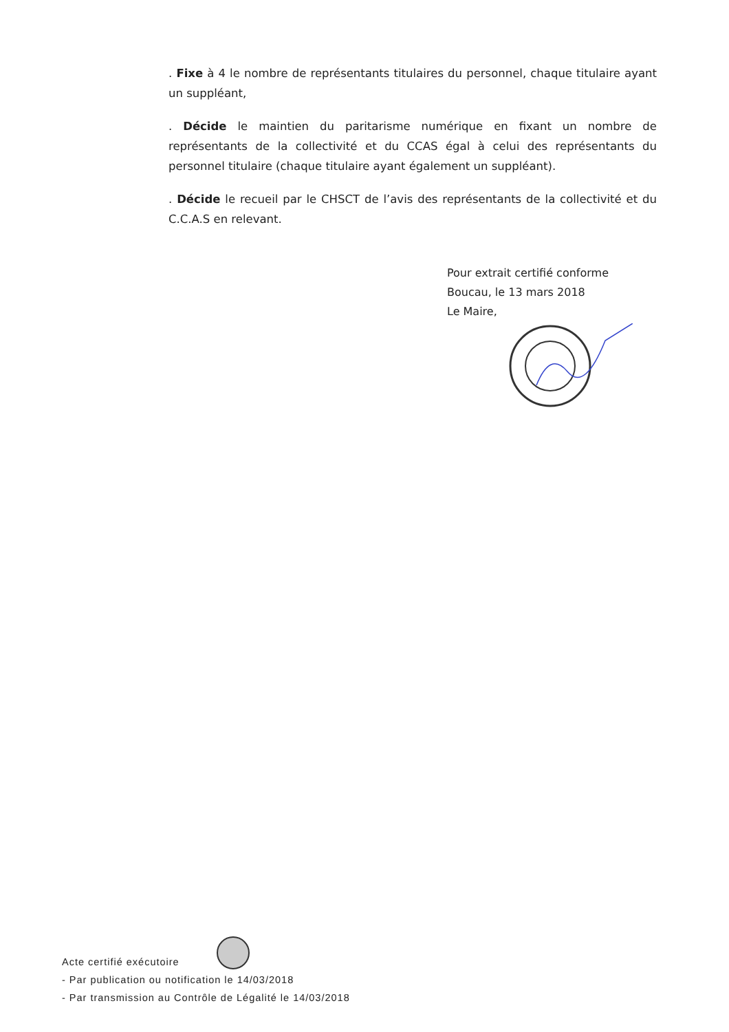. Fixe à 4 le nombre de représentants titulaires du personnel, chaque titulaire ayant un suppléant,
. Décide le maintien du paritarisme numérique en fixant un nombre de représentants de la collectivité et du CCAS égal à celui des représentants du personnel titulaire (chaque titulaire ayant également un suppléant).
. Décide le recueil par le CHSCT de l’avis des représentants de la collectivité et du C.C.A.S en relevant.
Pour extrait certifié conforme
Boucau, le 13 mars 2018
Le Maire,
Acte certifié exécutoire
- Par publication ou notification le 14/03/2018
- Par transmission au Contrôle de Légalité le 14/03/2018